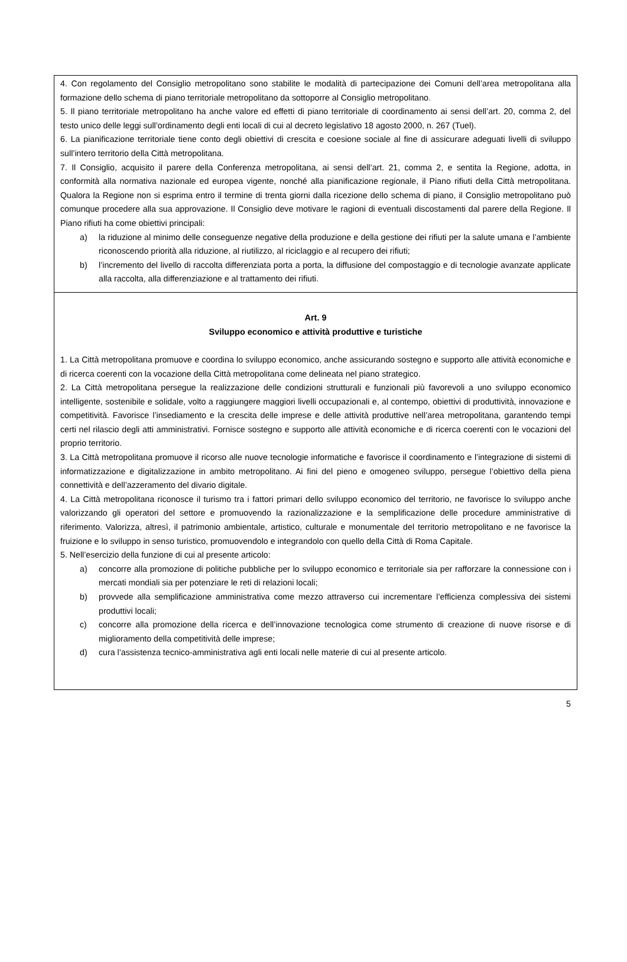4. Con regolamento del Consiglio metropolitano sono stabilite le modalità di partecipazione dei Comuni dell’area metropolitana alla formazione dello schema di piano territoriale metropolitano da sottoporre al Consiglio metropolitano.
5. Il piano territoriale metropolitano ha anche valore ed effetti di piano territoriale di coordinamento ai sensi dell’art. 20, comma 2, del testo unico delle leggi sull’ordinamento degli enti locali di cui al decreto legislativo 18 agosto 2000, n. 267 (Tuel).
6. La pianificazione territoriale tiene conto degli obiettivi di crescita e coesione sociale al fine di assicurare adeguati livelli di sviluppo sull’intero territorio della Città metropolitana.
7. Il Consiglio, acquisito il parere della Conferenza metropolitana, ai sensi dell’art. 21, comma 2, e sentita la Regione, adotta, in conformità alla normativa nazionale ed europea vigente, nonché alla pianificazione regionale, il Piano rifiuti della Città metropolitana. Qualora la Regione non si esprima entro il termine di trenta giorni dalla ricezione dello schema di piano, il Consiglio metropolitano può comunque procedere alla sua approvazione. Il Consiglio deve motivare le ragioni di eventuali discostamenti dal parere della Regione. Il Piano rifiuti ha come obiettivi principali:
a) la riduzione al minimo delle conseguenze negative della produzione e della gestione dei rifiuti per la salute umana e l’ambiente riconoscendo priorità alla riduzione, al riutilizzo, al riciclaggio e al recupero dei rifiuti;
b) l’incremento del livello di raccolta differenziata porta a porta, la diffusione del compostaggio e di tecnologie avanzate applicate alla raccolta, alla differenziazione e al trattamento dei rifiuti.
Art. 9
Sviluppo economico e attività produttive e turistiche
1. La Città metropolitana promuove e coordina lo sviluppo economico, anche assicurando sostegno e supporto alle attività economiche e di ricerca coerenti con la vocazione della Città metropolitana come delineata nel piano strategico.
2. La Città metropolitana persegue la realizzazione delle condizioni strutturali e funzionali più favorevoli a uno sviluppo economico intelligente, sostenibile e solidale, volto a raggiungere maggiori livelli occupazionali e, al contempo, obiettivi di produttività, innovazione e competitività. Favorisce l’insediamento e la crescita delle imprese e delle attività produttive nell’area metropolitana, garantendo tempi certi nel rilascio degli atti amministrativi. Fornisce sostegno e supporto alle attività economiche e di ricerca coerenti con le vocazioni del proprio territorio.
3. La Città metropolitana promuove il ricorso alle nuove tecnologie informatiche e favorisce il coordinamento e l’integrazione di sistemi di informatizzazione e digitalizzazione in ambito metropolitano. Ai fini del pieno e omogeneo sviluppo, persegue l’obiettivo della piena connettività e dell’azzeramento del divario digitale.
4. La Città metropolitana riconosce il turismo tra i fattori primari dello sviluppo economico del territorio, ne favorisce lo sviluppo anche valorizzando gli operatori del settore e promuovendo la razionalizzazione e la semplificazione delle procedure amministrative di riferimento. Valorizza, altresì, il patrimonio ambientale, artistico, culturale e monumentale del territorio metropolitano e ne favorisce la fruizione e lo sviluppo in senso turistico, promuovendolo e integrandolo con quello della Città di Roma Capitale.
5. Nell’esercizio della funzione di cui al presente articolo:
a) concorre alla promozione di politiche pubbliche per lo sviluppo economico e territoriale sia per rafforzare la connessione con i mercati mondiali sia per potenziare le reti di relazioni locali;
b) provvede alla semplificazione amministrativa come mezzo attraverso cui incrementare l’efficienza complessiva dei sistemi produttivi locali;
c) concorre alla promozione della ricerca e dell’innovazione tecnologica come strumento di creazione di nuove risorse e di miglioramento della competitività delle imprese;
d) cura l’assistenza tecnico-amministrativa agli enti locali nelle materie di cui al presente articolo.
5